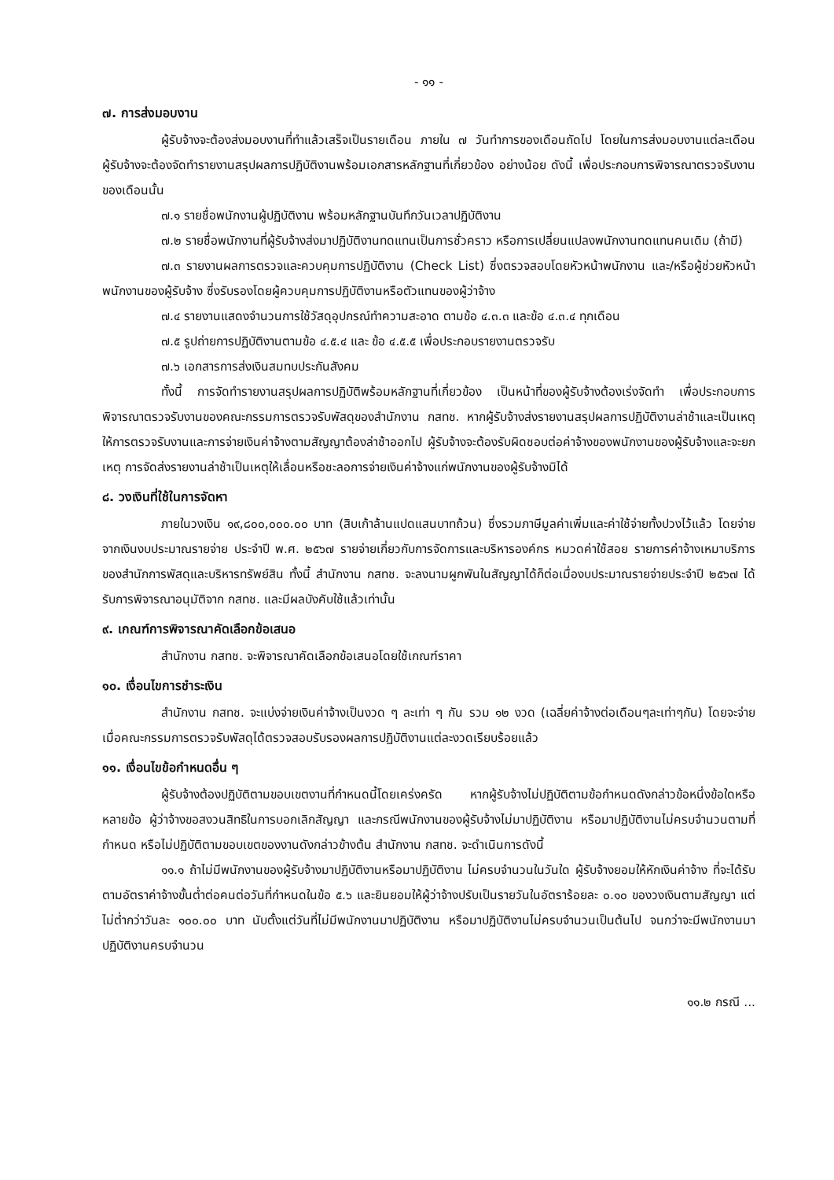- ๑๑ -
๗. การส่งมอบงาน
ผู้รับจ้างจะต้องส่งมอบงานที่ทำแล้วเสร็จเป็นรายเดือน ภายใน ๗ วันทำการของเดือนถัดไป โดยในการส่งมอบงานแต่ละเดือน ผู้รับจ้างจะต้องจัดทำรายงานสรุปผลการปฏิบัติงานพร้อมเอกสารหลักฐานที่เกี่ยวข้อง อย่างน้อย ดังนี้ เพื่อประกอบการพิจารณาตรวจรับงานของเดือนนั้น
๗.๑ รายชื่อพนักงานผู้ปฏิบัติงาน พร้อมหลักฐานบันทึกวันเวลาปฏิบัติงาน
๗.๒ รายชื่อพนักงานที่ผู้รับจ้างส่งมาปฏิบัติงานทดแทนเป็นการชั่วคราว หรือการเปลี่ยนแปลงพนักงานทดแทนคนเดิม (ถ้ามี)
๗.๓ รายงานผลการตรวจและควบคุมการปฏิบัติงาน (Check List) ซึ่งตรวจสอบโดยหัวหน้าพนักงาน และ/หรือผู้ช่วยหัวหน้าพนักงานของผู้รับจ้าง ซึ่งรับรองโดยผู้ควบคุมการปฏิบัติงานหรือตัวแทนของผู้ว่าจ้าง
๗.๔ รายงานแสดงจำนวนการใช้วัสดุอุปกรณ์ทำความสะอาด ตามข้อ ๔.๓.๓ และข้อ ๔.๓.๔ ทุกเดือน
๗.๕ รูปถ่ายการปฏิบัติงานตามข้อ ๔.๕.๔ และ ข้อ ๔.๕.๕ เพื่อประกอบรายงานตรวจรับ
๗.๖ เอกสารการส่งเงินสมทบประกันสังคม
ทั้งนี้ การจัดทำรายงานสรุปผลการปฏิบัติพร้อมหลักฐานที่เกี่ยวข้อง เป็นหน้าที่ของผู้รับจ้างต้องเร่งจัดทำ เพื่อประกอบการพิจารณาตรวจรับงานของคณะกรรมการตรวจรับพัสดุของสำนักงาน กสทช. หากผู้รับจ้างส่งรายงานสรุปผลการปฏิบัติงานล่าช้าและเป็นเหตุให้การตรวจรับงานและการจ่ายเงินค่าจ้างตามสัญญาต้องล่าช้าออกไป ผู้รับจ้างจะต้องรับผิดชอบต่อค่าจ้างของพนักงานของผู้รับจ้างและจะยกเหตุ การจัดส่งรายงานล่าช้าเป็นเหตุให้เลื่อนหรือชะลอการจ่ายเงินค่าจ้างแก่พนักงานของผู้รับจ้างมิได้
๘. วงเงินที่ใช้ในการจัดหา
ภายในวงเงิน ๑๙,๘๐๐,๐๐๐.๐๐ บาท (สิบเก้าล้านแปดแสนบาทถ้วน) ซึ่งรวมภาษีมูลค่าเพิ่มและค่าใช้จ่ายทั้งปวงไว้แล้ว โดยจ่ายจากเงินงบประมาณรายจ่าย ประจำปี พ.ศ. ๒๕๖๗ รายจ่ายเกี่ยวกับการจัดการและบริหารองค์กร หมวดค่าใช้สอย รายการค่าจ้างเหมาบริการ ของสำนักการพัสดุและบริหารทรัพย์สิน ทั้งนี้ สำนักงาน กสทช. จะลงนามผูกพันในสัญญาได้ก็ต่อเมื่องบประมาณรายจ่ายประจำปี ๒๕๖๗ ได้รับการพิจารณาอนุมัติจาก กสทช. และมีผลบังคับใช้แล้วเท่านั้น
๙. เกณฑ์การพิจารณาคัดเลือกข้อเสนอ
สำนักงาน กสทช. จะพิจารณาคัดเลือกข้อเสนอโดยใช้เกณฑ์ราคา
๑๐. เงื่อนไขการชำระเงิน
สำนักงาน กสทช. จะแบ่งจ่ายเงินค่าจ้างเป็นงวด ๆ ละเท่า ๆ กัน รวม ๑๒ งวด (เฉลี่ยค่าจ้างต่อเดือนๆละเท่าๆกัน) โดยจะจ่ายเมื่อคณะกรรมการตรวจรับพัสดุได้ตรวจสอบรับรองผลการปฏิบัติงานแต่ละงวดเรียบร้อยแล้ว
๑๑. เงื่อนไขข้อกำหนดอื่น ๆ
ผู้รับจ้างต้องปฏิบัติตามขอบเขตงานที่กำหนดนี้โดยเคร่งครัด หากผู้รับจ้างไม่ปฏิบัติตามข้อกำหนดดังกล่าวข้อหนึ่งข้อใดหรือหลายข้อ ผู้ว่าจ้างขอสงวนสิทธิในการบอกเลิกสัญญา และกรณีพนักงานของผู้รับจ้างไม่มาปฏิบัติงาน หรือมาปฏิบัติงานไม่ครบจำนวนตามที่กำหนด หรือไม่ปฏิบัติตามขอบเขตของงานดังกล่าวข้างต้น สำนักงาน กสทช. จะดำเนินการดังนี้
๑๑.๑ ถ้าไม่มีพนักงานของผู้รับจ้างมาปฏิบัติงานหรือมาปฏิบัติงาน ไม่ครบจำนวนในวันใด ผู้รับจ้างยอมให้หักเงินค่าจ้าง ที่จะได้รับตามอัตราค่าจ้างขั้นต่ำต่อคนต่อวันที่กำหนดในข้อ ๕.๖ และยินยอมให้ผู้ว่าจ้างปรับเป็นรายวันในอัตราร้อยละ ๐.๑๐ ของวงเงินตามสัญญา แต่ไม่ต่ำกว่าวันละ ๑๐๐.๐๐ บาท นับตั้งแต่วันที่ไม่มีพนักงานมาปฏิบัติงาน หรือมาปฏิบัติงานไม่ครบจำนวนเป็นต้นไป จนกว่าจะมีพนักงานมาปฏิบัติงานครบจำนวน
๑๑.๒ กรณี ...